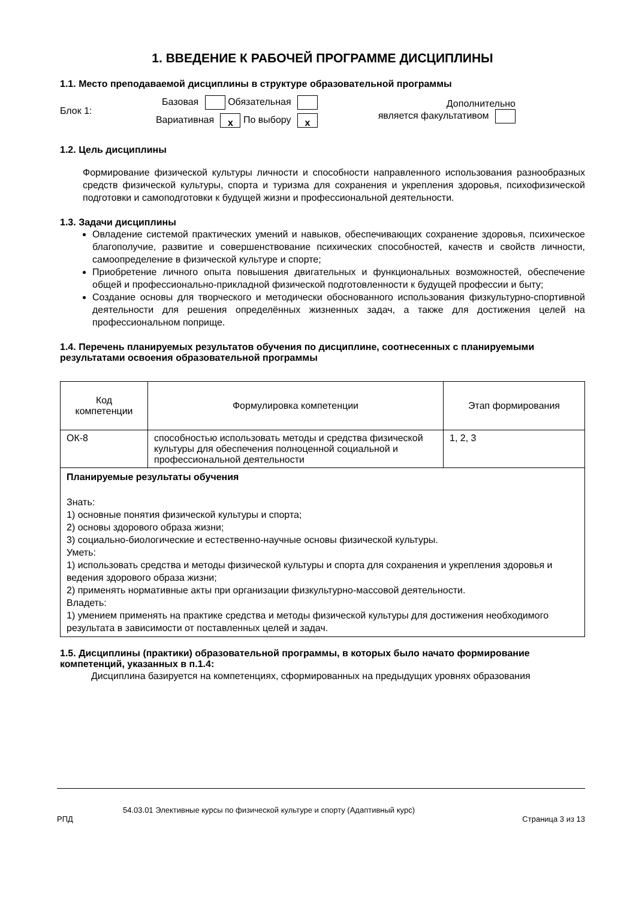1. ВВЕДЕНИЕ К РАБОЧЕЙ ПРОГРАММЕ ДИСЦИПЛИНЫ
1.1. Место преподаваемой дисциплины в структуре образовательной программы
Блок 1:
Базовая Обязательная
Вариативная x По выбору x
Дополнительно
является факультативом
1.2. Цель дисциплины
Формирование физической культуры личности и способности направленного использования разнообразных средств физической культуры, спорта и туризма для сохранения и укрепления здоровья, психофизической подготовки и самоподготовки к будущей жизни и профессиональной деятельности.
1.3. Задачи дисциплины
Овладение системой практических умений и навыков, обеспечивающих сохранение здоровья, психическое благополучие, развитие и совершенствование психических способностей, качеств и свойств личности, самоопределение в физической культуре и спорте;
Приобретение личного опыта повышения двигательных и функциональных возможностей, обеспечение общей и профессионально-прикладной физической подготовленности к будущей профессии и быту;
Создание основы для творческого и методически обоснованного использования физкультурно-спортивной деятельности для решения определённых жизненных задач, а также для достижения целей на профессиональном поприще.
1.4. Перечень планируемых результатов обучения по дисциплине, соотнесенных с планируемыми результатами освоения образовательной программы
| Код компетенции | Формулировка компетенции | Этап формирования |
| --- | --- | --- |
| ОК-8 | способностью использовать методы и средства физической культуры для обеспечения полноценной социальной и профессиональной деятельности | 1, 2, 3 |
| Планируемые результаты обучения Знать: 1) основные понятия физической культуры и спорта; 2) основы здорового образа жизни; 3) социально-биологические и естественно-научные основы физической культуры. Уметь: 1) использовать средства и методы физической культуры и спорта для сохранения и укрепления здоровья и ведения здорового образа жизни; 2) применять нормативные акты при организации физкультурно-массовой деятельности. Владеть: 1) умением применять на практике средства и методы физической культуры для достижения необходимого результата в зависимости от поставленных целей и задач. | | |
1.5. Дисциплины (практики) образовательной программы, в которых было начато формирование компетенций, указанных в п.1.4:
Дисциплина базируется на компетенциях, сформированных на предыдущих уровнях образования
54.03.01 Элективные курсы по физической культуре и спорту (Адаптивный курс)
РПД Страница 3 из 13